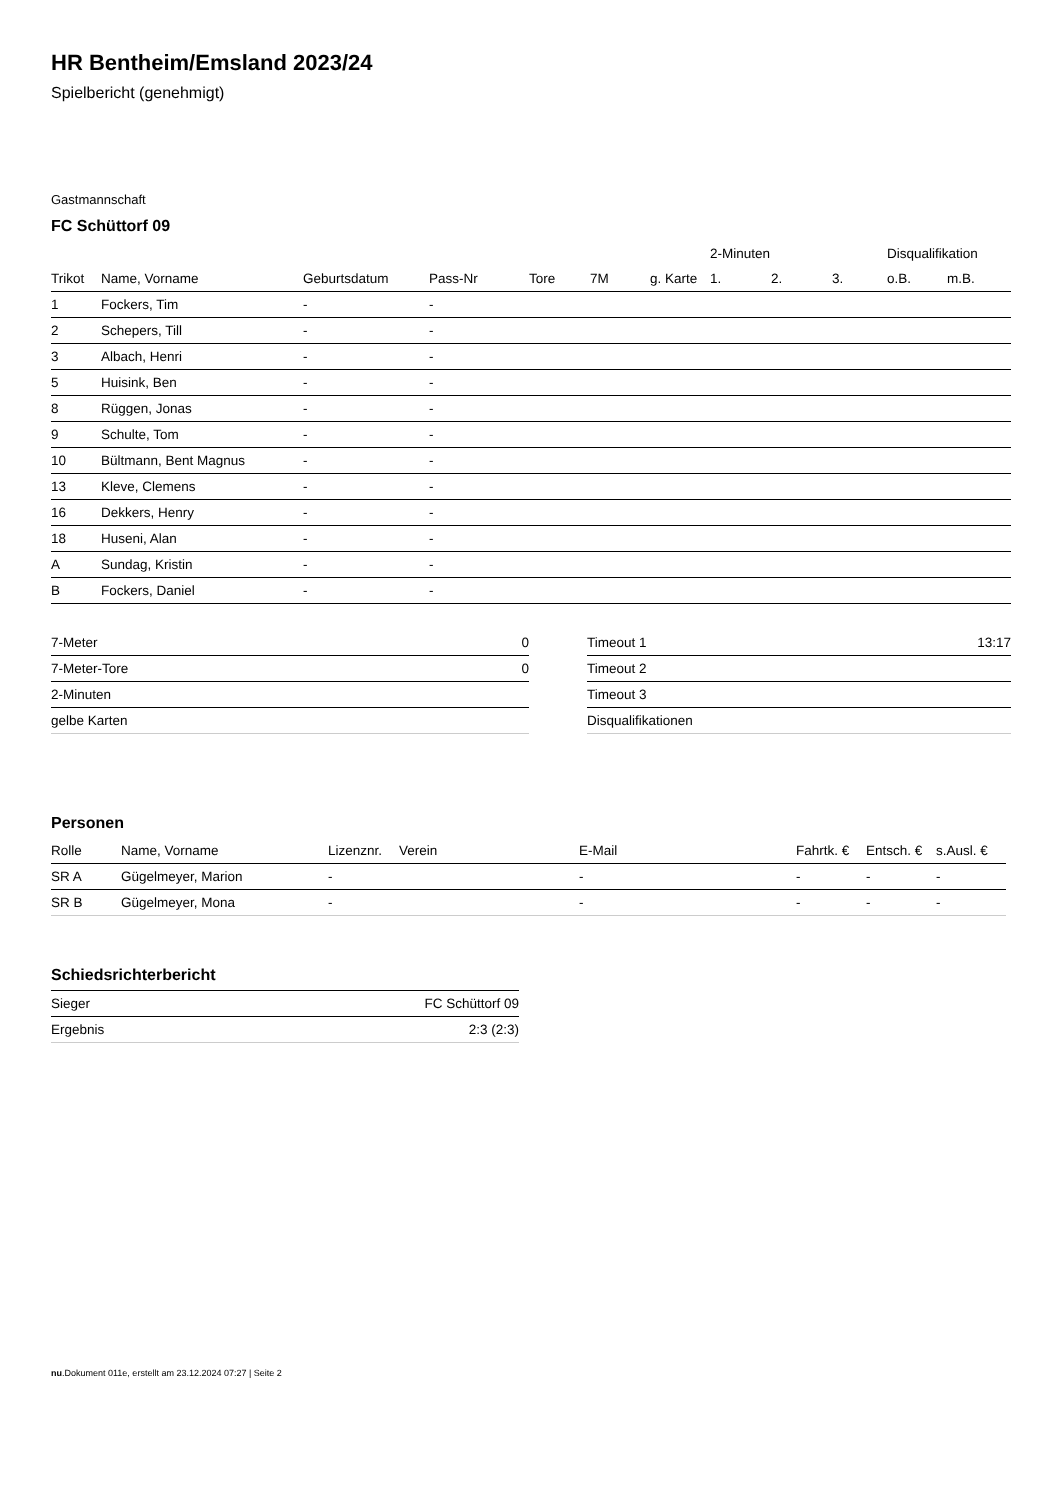HR Bentheim/Emsland 2023/24
Spielbericht (genehmigt)
Gastmannschaft
FC Schüttorf 09
| | | | | | | | 2-Minuten | | | Disqualifikation | |
| --- | --- | --- | --- | --- | --- | --- | --- | --- | --- | --- | --- |
| Trikot | Name, Vorname | Geburtsdatum | Pass-Nr | Tore | 7M | g. Karte | 1. | 2. | 3. | o.B. | m.B. |
| 1 | Fockers, Tim | - | - | | | | | | | | |
| 2 | Schepers, Till | - | - | | | | | | | | |
| 3 | Albach, Henri | - | - | | | | | | | | |
| 5 | Huisink, Ben | - | - | | | | | | | | |
| 8 | Rüggen, Jonas | - | - | | | | | | | | |
| 9 | Schulte, Tom | - | - | | | | | | | | |
| 10 | Bültmann, Bent Magnus | - | - | | | | | | | | |
| 13 | Kleve, Clemens | - | - | | | | | | | | |
| 16 | Dekkers, Henry | - | - | | | | | | | | |
| 18 | Huseni, Alan | - | - | | | | | | | | |
| A | Sundag, Kristin | - | - | | | | | | | | |
| B | Fockers, Daniel | - | - | | | | | | | | |
| 7-Meter | 0 |
| 7-Meter-Tore | 0 |
| 2-Minuten | |
| gelbe Karten | |
| Timeout 1 | 13:17 |
| Timeout 2 | |
| Timeout 3 | |
| Disqualifikationen | |
Personen
| Rolle | Name, Vorname | Lizenznr. | Verein | E-Mail | Fahrtk. € | Entsch. € | s.Ausl. € |
| --- | --- | --- | --- | --- | --- | --- | --- |
| SR A | Gügelmeyer, Marion | - | | - | - | - | - |
| SR B | Gügelmeyer, Mona | - | | - | - | - | - |
Schiedsrichterbericht
| Sieger | FC Schüttorf 09 |
| Ergebnis | 2:3 (2:3) |
nu.Dokument 011e, erstellt am 23.12.2024 07:27 | Seite 2